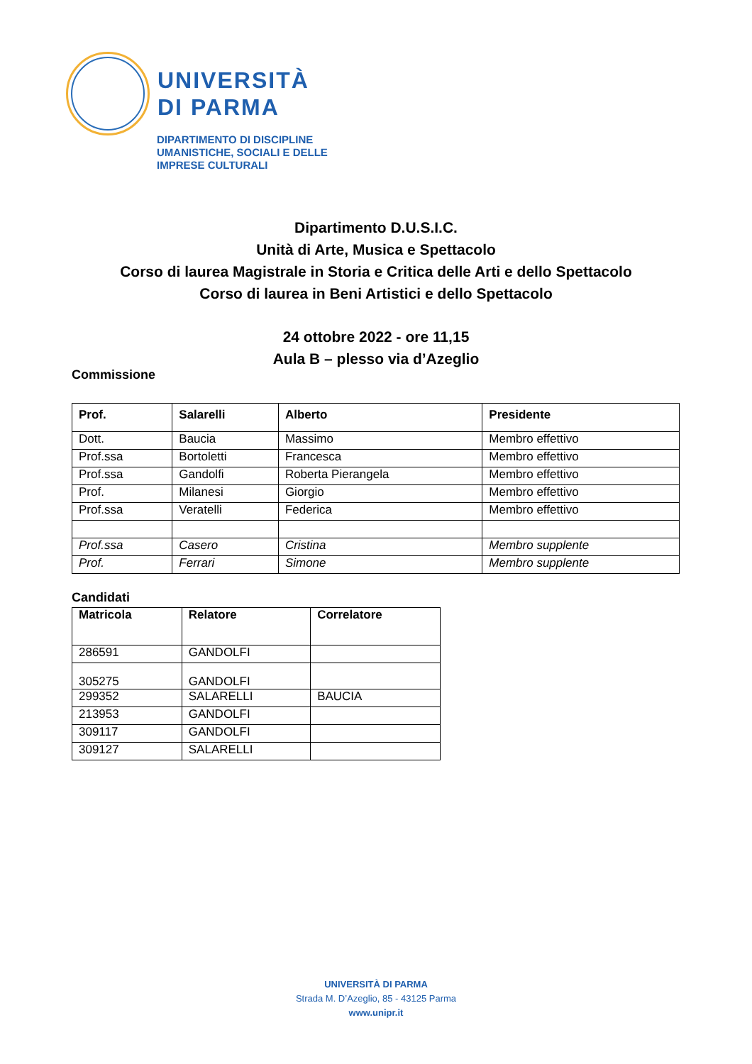UNIVERSITÀ
DI PARMA
DIPARTIMENTO DI DISCIPLINE
UMANISTICHE, SOCIALI E DELLE
IMPRESE CULTURALI
Dipartimento D.U.S.I.C.
Unità di Arte, Musica e Spettacolo
Corso di laurea Magistrale in Storia e Critica delle Arti e dello Spettacolo
Corso di laurea in Beni Artistici e dello Spettacolo
24 ottobre 2022 - ore 11,15
Aula B – plesso via d’Azeglio
Commissione
| Prof. | Salarelli | Alberto | Presidente |
| --- | --- | --- | --- |
| Dott. | Baucia | Massimo | Membro effettivo |
| Prof.ssa | Bortoletti | Francesca | Membro effettivo |
| Prof.ssa | Gandolfi | Roberta Pierangela | Membro effettivo |
| Prof. | Milanesi | Giorgio | Membro effettivo |
| Prof.ssa | Veratelli | Federica | Membro effettivo |
| Prof.ssa | Casero | Cristina | Membro supplente |
| Prof. | Ferrari | Simone | Membro supplente |
Candidati
| Matricola | Relatore | Correlatore |
| --- | --- | --- |
| 286591 | GANDOLFI | |
| 305275 | GANDOLFI | |
| 299352 | SALARELLI | BAUCIA |
| 213953 | GANDOLFI | |
| 309117 | GANDOLFI | |
| 309127 | SALARELLI | |
UNIVERSITÀ DI PARMA
Strada M. D’Azeglio, 85 - 43125 Parma
www.unipr.it